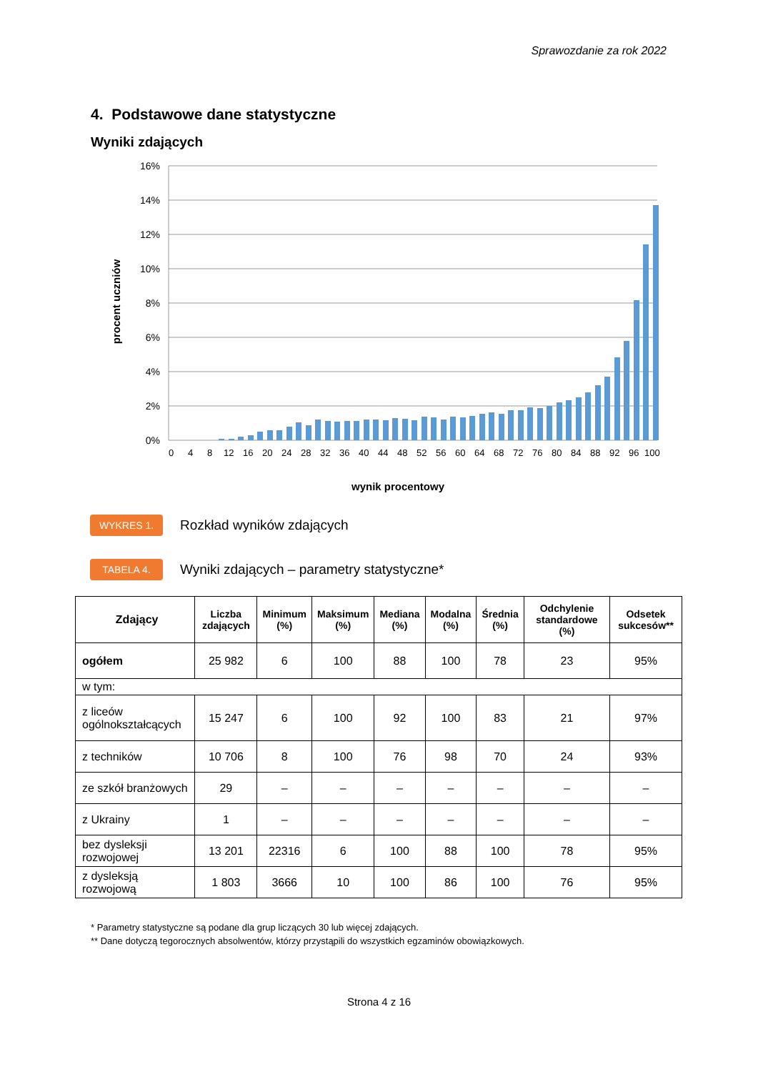Sprawozdanie za rok 2022
4. Podstawowe dane statystyczne
Wyniki zdających
16%
14%
12%
10%
8%
6%
4%
2%
0%
0
4
8
12
16
20
24
28
32
36
40
44
48
52
56
60
64
68
72
76
80
84
88
92
96
100
wynik procentowy
procent uczniów
WYKRES 1. Rozkład wyników zdających
TABELA 4. Wyniki zdających – parametry statystyczne*
| Zdający | Liczba zdających | Minimum (%) | Maksimum (%) | Mediana (%) | Modalna (%) | Średnia (%) | Odchylenie standardowe (%) | Odsetek sukcesów** |
| --- | --- | --- | --- | --- | --- | --- | --- | --- |
| ogółem | 25 982 | 6 | 100 | 88 | 100 | 78 | 23 | 95% |
| w tym: | | | | | | | | |
| z liceów ogólnokształcących | 15 247 | 6 | 100 | 92 | 100 | 83 | 21 | 97% |
| z techników | 10 706 | 8 | 100 | 76 | 98 | 70 | 24 | 93% |
| ze szkół branżowych | 29 | – | – | – | – | – | – | – |
| z Ukrainy | 1 | – | – | – | – | – | – | – |
| bez dysleksji rozwojowej | 13 201 | 22316 | 6 | 100 | 88 | 100 | 78 | 95% |
| z dysleksją rozwojową | 1 803 | 3666 | 10 | 100 | 86 | 100 | 76 | 95% |
* Parametry statystyczne są podane dla grup liczących 30 lub więcej zdających.
** Dane dotyczą tegorocznych absolwentów, którzy przystąpili do wszystkich egzaminów obowiązkowych.
Strona 4 z 16